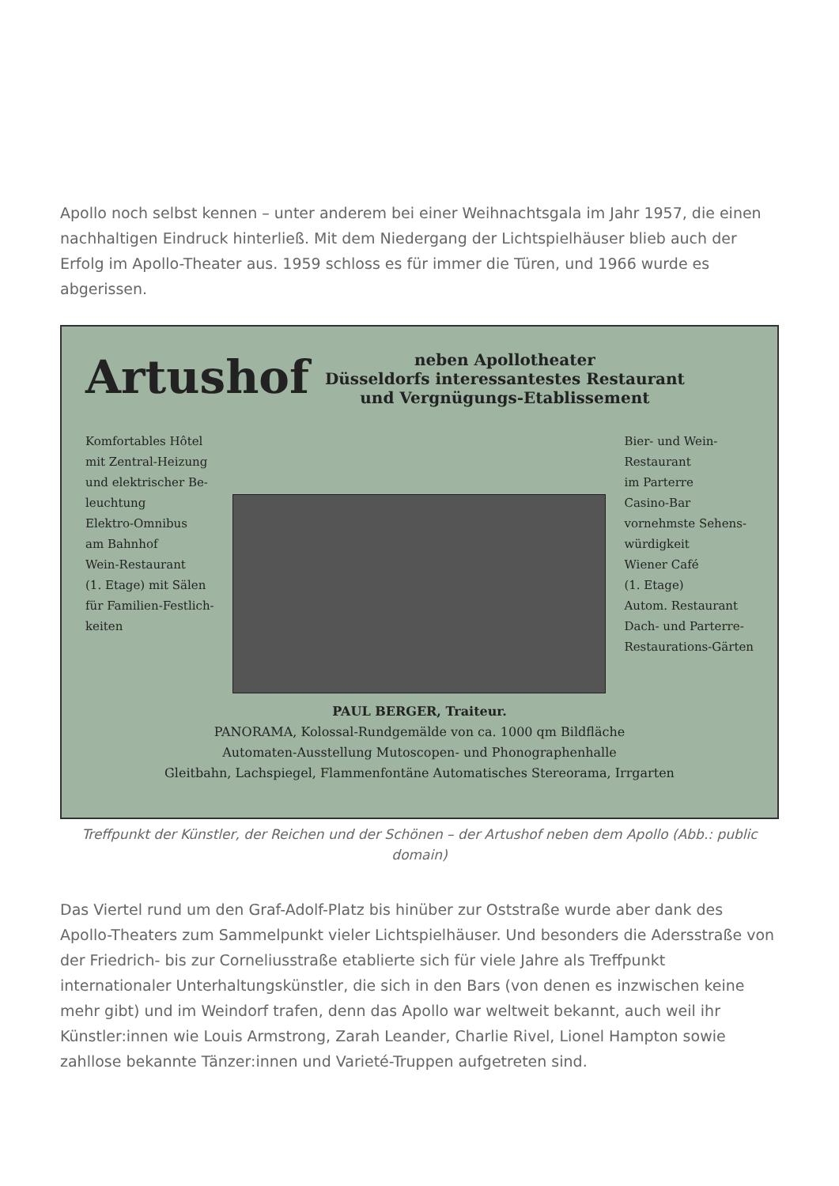Apollo noch selbst kennen – unter anderem bei einer Weihnachtsgala im Jahr 1957, die einen nachhaltigen Eindruck hinterließ. Mit dem Niedergang der Lichtspielhäuser blieb auch der Erfolg im Apollo-Theater aus. 1959 schloss es für immer die Türen, und 1966 wurde es abgerissen.
Artushof neben Apollotheater
Düsseldorfs interessantestes Restaurant
und Vergnügungs-Etablissement
Komfortables Hôtel
mit Zentral-Heizung
und elektrischer Be-
leuchtung
Elektro-Omnibus
am Bahnhof
Wein-Restaurant
(1. Etage) mit Sälen
für Familien-Festlich-
keiten
Bier- und Wein-
Restaurant
im Parterre
Casino-Bar
vornehmste Sehens-
würdigkeit
Wiener Café
(1. Etage)
Autom. Restaurant
Dach- und Parterre-
Restaurations-Gärten
PAUL BERGER, Traiteur.
PANORAMA, Kolossal-Rundgemälde von ca. 1000 qm Bildfläche
Automaten-Ausstellung Mutoscopen- und Phonographenhalle
Gleitbahn, Lachspiegel, Flammenfontäne Automatisches Stereorama, Irrgarten
Treffpunkt der Künstler, der Reichen und der Schönen – der Artushof neben dem Apollo (Abb.: public domain)
Das Viertel rund um den Graf-Adolf-Platz bis hinüber zur Oststraße wurde aber dank des Apollo-Theaters zum Sammelpunkt vieler Lichtspielhäuser. Und besonders die Adersstraße von der Friedrich- bis zur Corneliusstraße etablierte sich für viele Jahre als Treffpunkt internationaler Unterhaltungskünstler, die sich in den Bars (von denen es inzwischen keine mehr gibt) und im Weindorf trafen, denn das Apollo war weltweit bekannt, auch weil ihr Künstler:innen wie Louis Armstrong, Zarah Leander, Charlie Rivel, Lionel Hampton sowie zahllose bekannte Tänzer:innen und Varieté-Truppen aufgetreten sind.